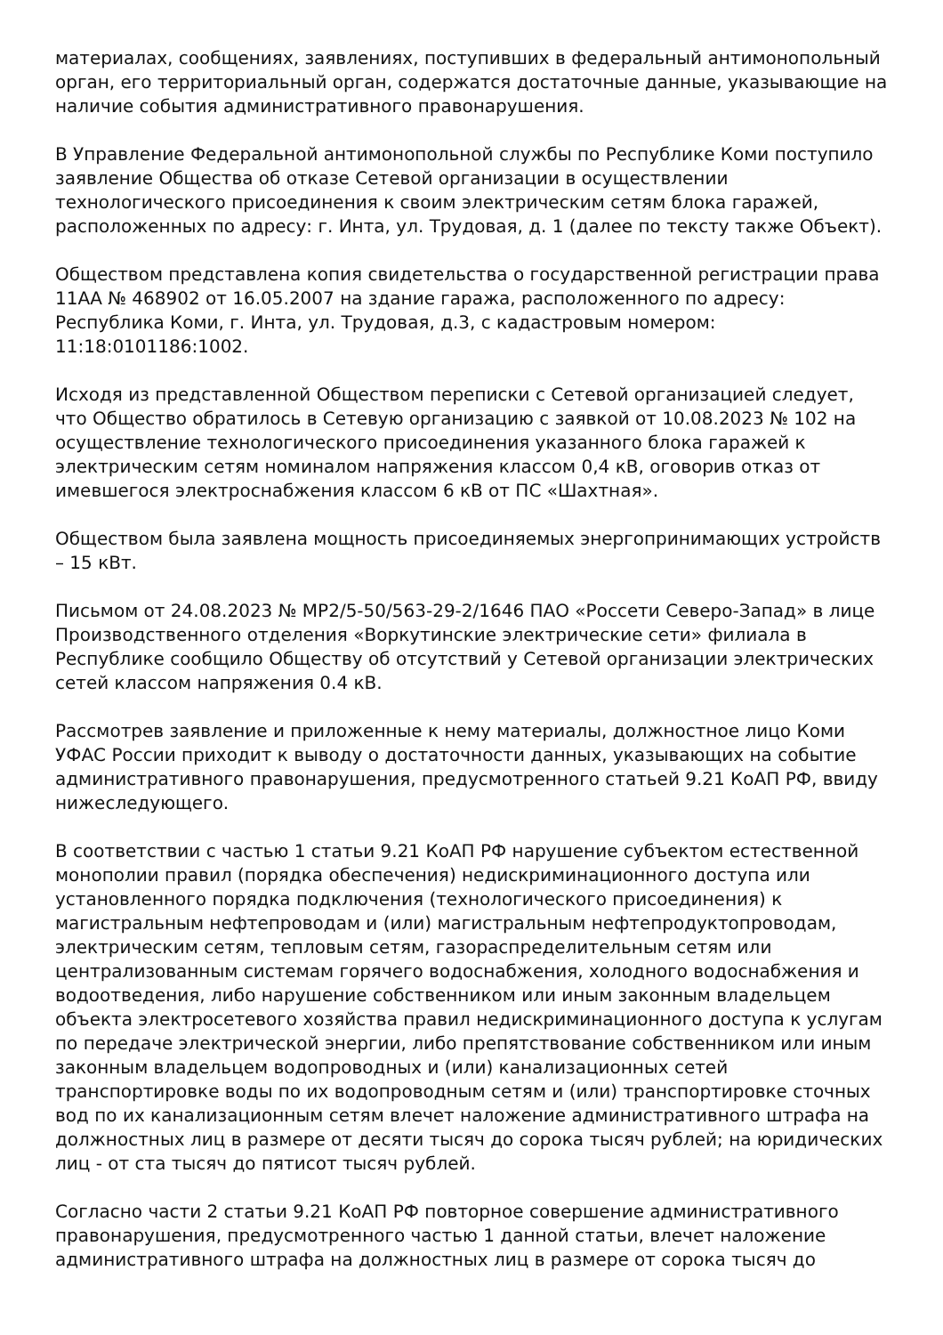материалах, сообщениях, заявлениях, поступивших в федеральный антимонопольный орган, его территориальный орган, содержатся достаточные данные, указывающие на наличие события административного правонарушения.
В Управление Федеральной антимонопольной службы по Республике Коми поступило заявление Общества об отказе Сетевой организации в осуществлении технологического присоединения к своим электрическим сетям блока гаражей, расположенных по адресу: г. Инта, ул. Трудовая, д. 1 (далее по тексту также Объект).
Обществом представлена копия свидетельства о государственной регистрации права 11АА № 468902 от 16.05.2007 на здание гаража, расположенного по адресу: Республика Коми, г. Инта, ул. Трудовая, д.3, с кадастровым номером: 11:18:0101186:1002.
Исходя из представленной Обществом переписки с Сетевой организацией следует, что Общество обратилось в Сетевую организацию с заявкой от 10.08.2023 № 102 на осуществление технологического присоединения указанного блока гаражей к электрическим сетям номиналом напряжения классом 0,4 кВ, оговорив отказ от имевшегося электроснабжения классом 6 кВ от ПС «Шахтная».
Обществом была заявлена мощность присоединяемых энергопринимающих устройств – 15 кВт.
Письмом от 24.08.2023 № МР2/5-50/563-29-2/1646 ПАО «Россети Северо-Запад» в лице Производственного отделения «Воркутинские электрические сети» филиала в Республике сообщило Обществу об отсутствий у Сетевой организации электрических сетей классом напряжения 0.4 кВ.
Рассмотрев заявление и приложенные к нему материалы, должностное лицо Коми УФАС России приходит к выводу о достаточности данных, указывающих на событие административного правонарушения, предусмотренного статьей 9.21 КоАП РФ, ввиду нижеследующего.
В соответствии с частью 1 статьи 9.21 КоАП РФ нарушение субъектом естественной монополии правил (порядка обеспечения) недискриминационного доступа или установленного порядка подключения (технологического присоединения) к магистральным нефтепроводам и (или) магистральным нефтепродуктопроводам, электрическим сетям, тепловым сетям, газораспределительным сетям или централизованным системам горячего водоснабжения, холодного водоснабжения и водоотведения, либо нарушение собственником или иным законным владельцем объекта электросетевого хозяйства правил недискриминационного доступа к услугам по передаче электрической энергии, либо препятствование собственником или иным законным владельцем водопроводных и (или) канализационных сетей транспортировке воды по их водопроводным сетям и (или) транспортировке сточных вод по их канализационным сетям влечет наложение административного штрафа на должностных лиц в размере от десяти тысяч до сорока тысяч рублей; на юридических лиц - от ста тысяч до пятисот тысяч рублей.
Согласно части 2 статьи 9.21 КоАП РФ повторное совершение административного правонарушения, предусмотренного частью 1 данной статьи, влечет наложение административного штрафа на должностных лиц в размере от сорока тысяч до